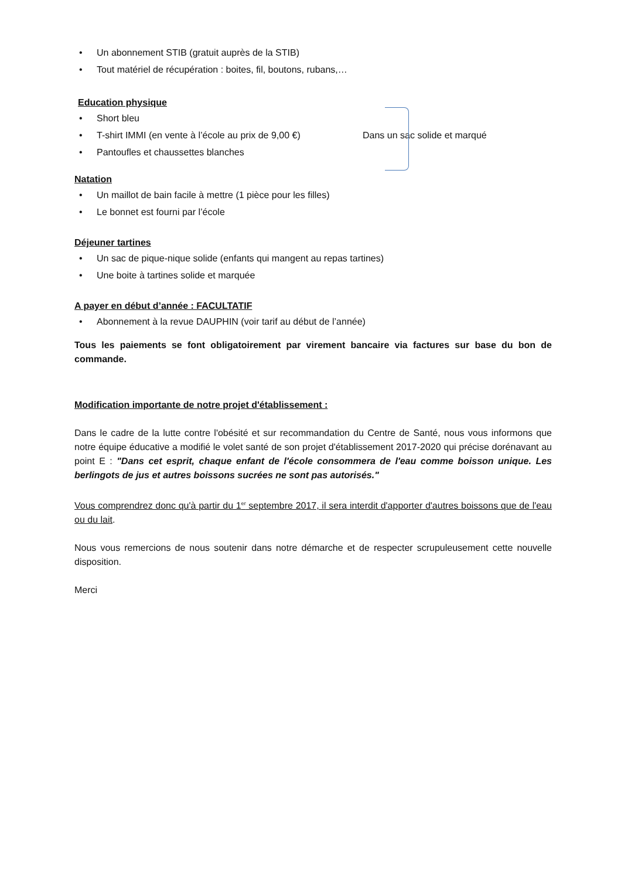• Un abonnement STIB (gratuit auprès de la STIB)
• Tout matériel de récupération : boites, fil, boutons, rubans,…
Education physique
• Short bleu
• T-shirt IMMI (en vente à l’école au prix de 9,00 €) Dans un sac solide et marqué
• Pantoufles et chaussettes blanches
Natation
• Un maillot de bain facile à mettre (1 pièce pour les filles)
• Le bonnet est fourni par l’école
Déjeuner tartines
• Un sac de pique-nique solide (enfants qui mangent au repas tartines)
• Une boite à tartines solide et marquée
A payer en début d’année : FACULTATIF
• Abonnement à la revue DAUPHIN (voir tarif au début de l’année)
Tous les paiements se font obligatoirement par virement bancaire via factures sur base du bon de commande.
Modification importante de notre projet d'établissement :
Dans le cadre de la lutte contre l'obésité et sur recommandation du Centre de Santé, nous vous informons que notre équipe éducative a modifié le volet santé de son projet d'établissement 2017-2020 qui précise dorénavant au point E : "Dans cet esprit, chaque enfant de l'école consommera de l'eau comme boisson unique. Les berlingots de jus et autres boissons sucrées ne sont pas autorisés."
Vous comprendrez donc qu'à partir du 1<sup>er</sup> septembre 2017, il sera interdit d'apporter d'autres boissons que de l'eau ou du lait.
Nous vous remercions de nous soutenir dans notre démarche et de respecter scrupuleusement cette nouvelle disposition.
Merci